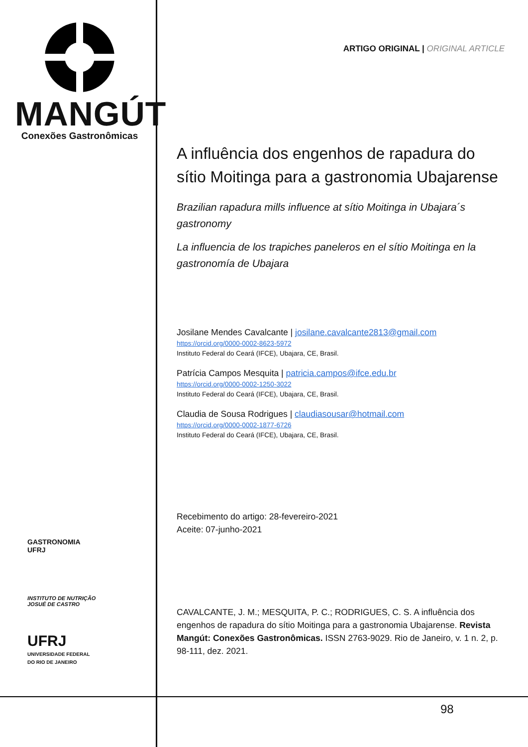MANGÚT
Conexões Gastronômicas
GASTRONOMIA
UFRJ
INSTITUTO DE NUTRIÇÃO
JOSUÉ DE CASTRO
UFRJ
UNIVERSIDADE FEDERAL
DO RIO DE JANEIRO
ARTIGO ORIGINAL | ORIGINAL ARTICLE
A influência dos engenhos de rapadura do sítio Moitinga para a gastronomia Ubajarense
Brazilian rapadura mills influence at sítio Moitinga in Ubajara´s gastronomy
La influencia de los trapiches paneleros en el sítio Moitinga en la gastronomía de Ubajara
Josilane Mendes Cavalcante | josilane.cavalcante2813@gmail.com
https://orcid.org/0000-0002-8623-5972
Instituto Federal do Ceará (IFCE), Ubajara, CE, Brasil.
Patrícia Campos Mesquita | patricia.campos@ifce.edu.br
https://orcid.org/0000-0002-1250-3022
Instituto Federal do Ceará (IFCE), Ubajara, CE, Brasil.
Claudia de Sousa Rodrigues | claudiasousar@hotmail.com
https://orcid.org/0000-0002-1877-6726
Instituto Federal do Ceará (IFCE), Ubajara, CE, Brasil.
Recebimento do artigo: 28-fevereiro-2021
Aceite: 07-junho-2021
CAVALCANTE, J. M.; MESQUITA, P. C.; RODRIGUES, C. S. A influência dos engenhos de rapadura do sítio Moitinga para a gastronomia Ubajarense. Revista Mangút: Conexões Gastronômicas. ISSN 2763-9029. Rio de Janeiro, v. 1 n. 2, p. 98-111, dez. 2021.
98